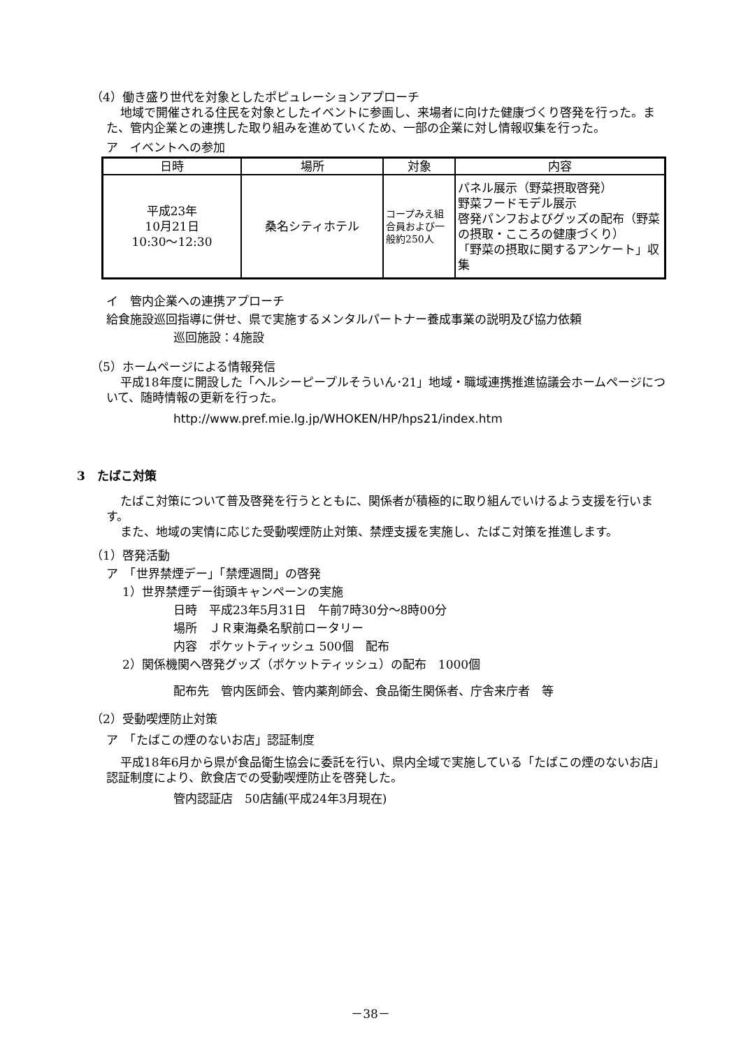（4）働き盛り世代を対象としたポピュレーションアプローチ
地域で開催される住民を対象としたイベントに参画し、来場者に向けた健康づくり啓発を行った。また、管内企業との連携した取り組みを進めていくため、一部の企業に対し情報収集を行った。
ア　イベントへの参加
| 日時 | 場所 | 対象 | 内容 |
| --- | --- | --- | --- |
| 平成23年 10月21日 10:30～12:30 | 桑名シティホテル | コープみえ組合員および一般約250人 | パネル展示（野菜摂取啓発） 野菜フードモデル展示 啓発パンフおよびグッズの配布（野菜の摂取・こころの健康づくり） 「野菜の摂取に関するアンケート」収集 |
イ　管内企業への連携アプローチ
給食施設巡回指導に併せ、県で実施するメンタルパートナー養成事業の説明及び協力依頼
巡回施設：4施設
（5）ホームページによる情報発信
平成18年度に開設した「ヘルシーピープルそういん･21」地域・職域連携推進協議会ホームページについて、随時情報の更新を行った。
http://www.pref.mie.lg.jp/WHOKEN/HP/hps21/index.htm
3　たばこ対策
たばこ対策について普及啓発を行うとともに、関係者が積極的に取り組んでいけるよう支援を行います。
また、地域の実情に応じた受動喫煙防止対策、禁煙支援を実施し、たばこ対策を推進します。
（1）啓発活動
ア　「世界禁煙デー」「禁煙週間」の啓発
1）世界禁煙デー街頭キャンペーンの実施
日時　平成23年5月31日　午前7時30分～8時00分
場所　ＪＲ東海桑名駅前ロータリー
内容　ポケットティッシュ 500個　配布
2）関係機関へ啓発グッズ（ポケットティッシュ）の配布　1000個
配布先　管内医師会、管内薬剤師会、食品衛生関係者、庁舎来庁者　等
（2）受動喫煙防止対策
ア　「たばこの煙のないお店」認証制度
平成18年6月から県が食品衛生協会に委託を行い、県内全域で実施している「たばこの煙のないお店」認証制度により、飲食店での受動喫煙防止を啓発した。
管内認証店　50店舗(平成24年3月現在)
－38－